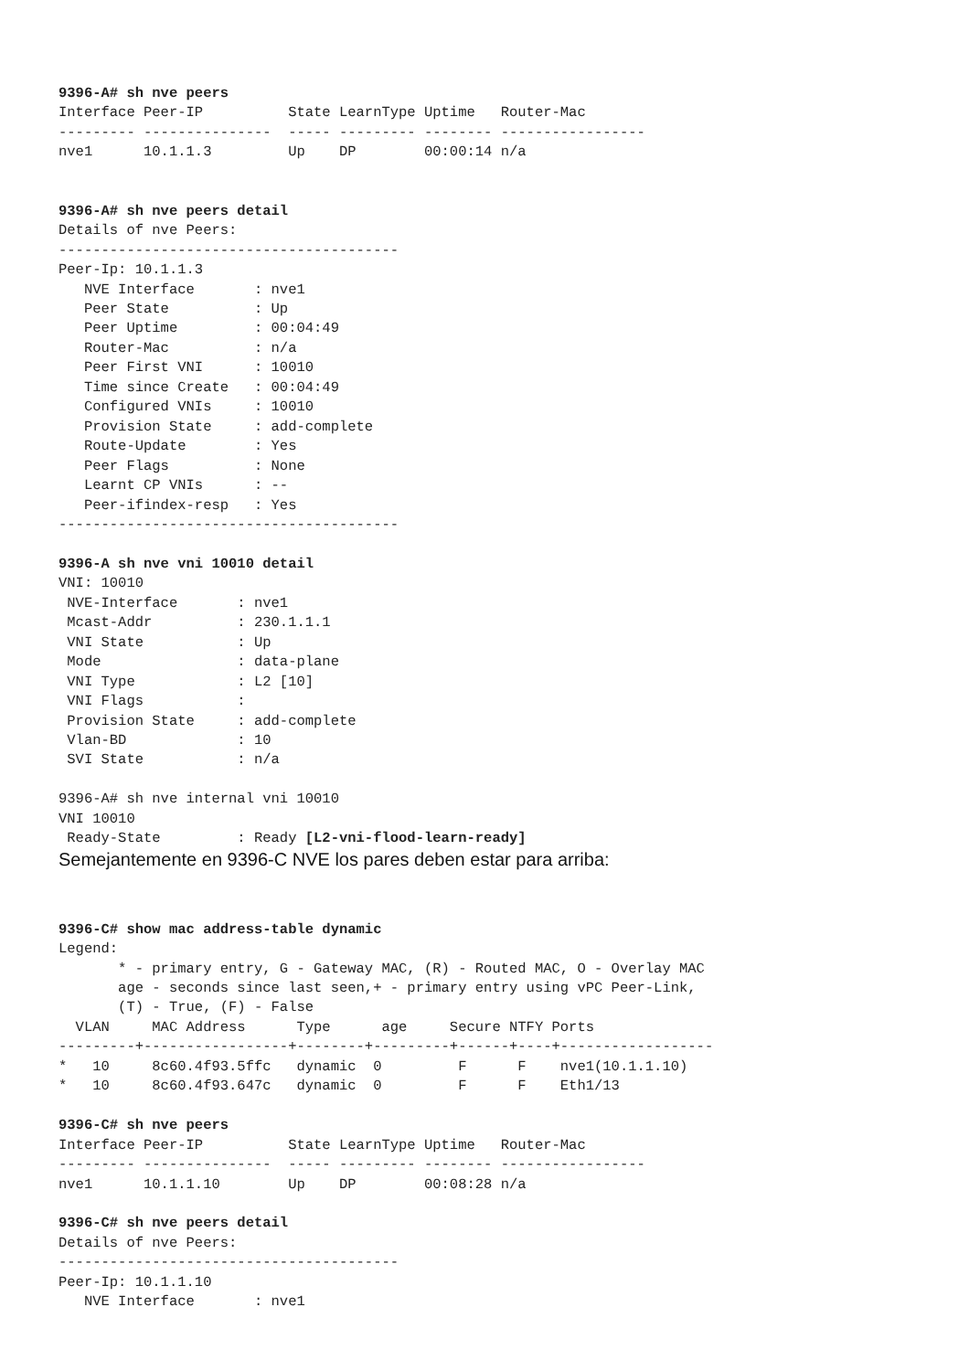9396-A# sh nve peers
Interface Peer-IP          State LearnType Uptime   Router-Mac
--------- ---------------  ----- --------- -------- -----------------
nve1      10.1.1.3         Up    DP        00:00:14 n/a


9396-A# sh nve peers detail
Details of nve Peers:
----------------------------------------
Peer-Ip: 10.1.1.3
   NVE Interface       : nve1
   Peer State          : Up
   Peer Uptime         : 00:04:49
   Router-Mac          : n/a
   Peer First VNI      : 10010
   Time since Create   : 00:04:49
   Configured VNIs     : 10010
   Provision State     : add-complete
   Route-Update        : Yes
   Peer Flags          : None
   Learnt CP VNIs      : --
   Peer-ifindex-resp   : Yes
----------------------------------------

9396-A sh nve vni 10010 detail
VNI: 10010
 NVE-Interface       : nve1
 Mcast-Addr          : 230.1.1.1
 VNI State           : Up
 Mode                : data-plane
 VNI Type            : L2 [10]
 VNI Flags           :
 Provision State     : add-complete
 Vlan-BD             : 10
 SVI State           : n/a

9396-A# sh nve internal vni 10010
VNI 10010
 Ready-State         : Ready [L2-vni-flood-learn-ready]
Semejantemente en 9396-C NVE los pares deben estar para arriba:
9396-C# show mac address-table dynamic
Legend:
       * - primary entry, G - Gateway MAC, (R) - Routed MAC, O - Overlay MAC
       age - seconds since last seen,+ - primary entry using vPC Peer-Link,
       (T) - True, (F) - False
  VLAN     MAC Address      Type      age     Secure NTFY Ports
---------+-----------------+--------+---------+------+----+------------------
*   10     8c60.4f93.5ffc   dynamic  0         F      F    nve1(10.1.1.10)
*   10     8c60.4f93.647c   dynamic  0         F      F    Eth1/13

9396-C# sh nve peers
Interface Peer-IP          State LearnType Uptime   Router-Mac
--------- ---------------  ----- --------- -------- -----------------
nve1      10.1.1.10        Up    DP        00:08:28 n/a

9396-C# sh nve peers detail
Details of nve Peers:
----------------------------------------
Peer-Ip: 10.1.1.10
   NVE Interface       : nve1